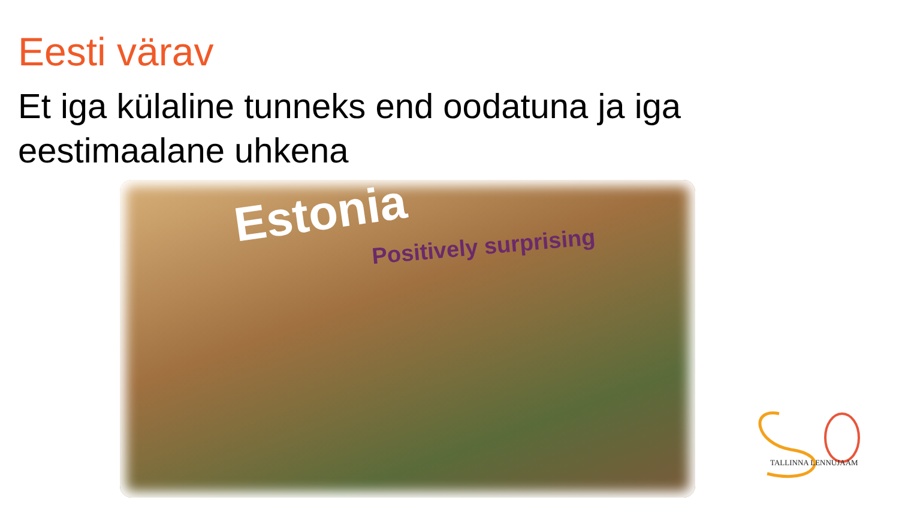Eesti värav
Et iga külaline tunneks end oodatuna ja iga eestimaalane uhkena
Estonia
Positively surprising
TALLINNA LENNUJAAM